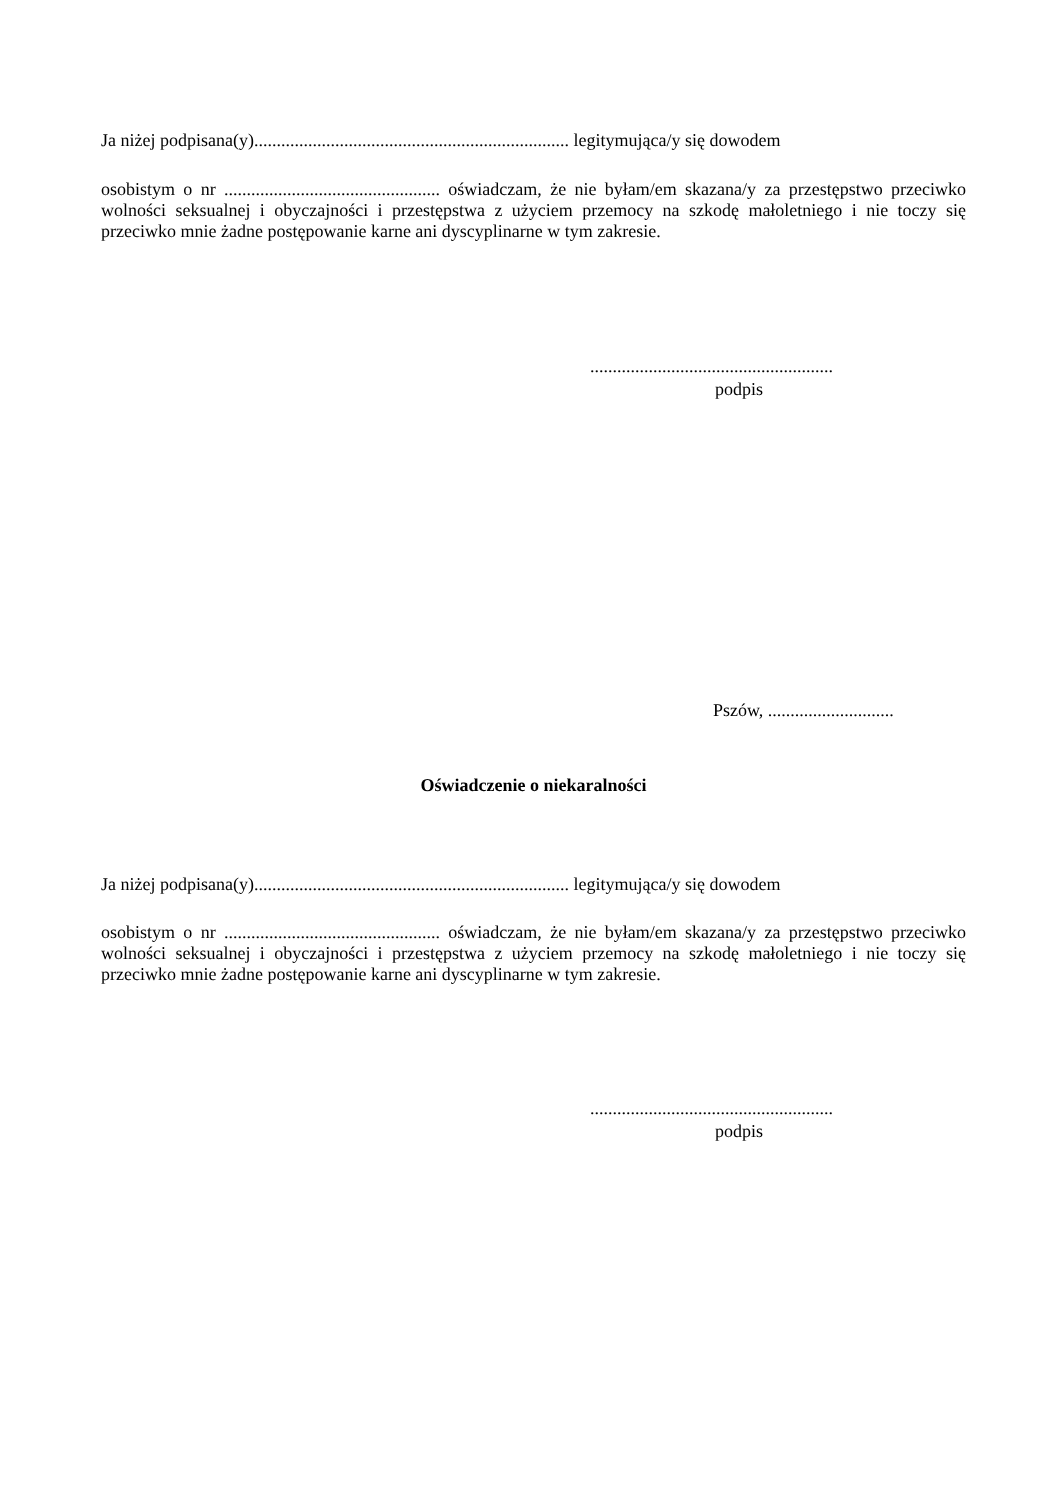Ja niżej podpisana(y)...................................................................... legitymująca/y się dowodem
osobistym o nr ................................................ oświadczam, że nie byłam/em skazana/y za przestępstwo przeciwko wolności seksualnej i obyczajności i przestępstwa z użyciem przemocy na szkodę małoletniego i nie toczy się przeciwko mnie żadne postępowanie karne ani dyscyplinarne w tym zakresie.
......................................................
podpis
Pszów, ............................
Oświadczenie o niekaralności
Ja niżej podpisana(y)...................................................................... legitymująca/y się dowodem
osobistym o nr ................................................ oświadczam, że nie byłam/em skazana/y za przestępstwo przeciwko wolności seksualnej i obyczajności i przestępstwa z użyciem przemocy na szkodę małoletniego i nie toczy się przeciwko mnie żadne postępowanie karne ani dyscyplinarne w tym zakresie.
......................................................
podpis